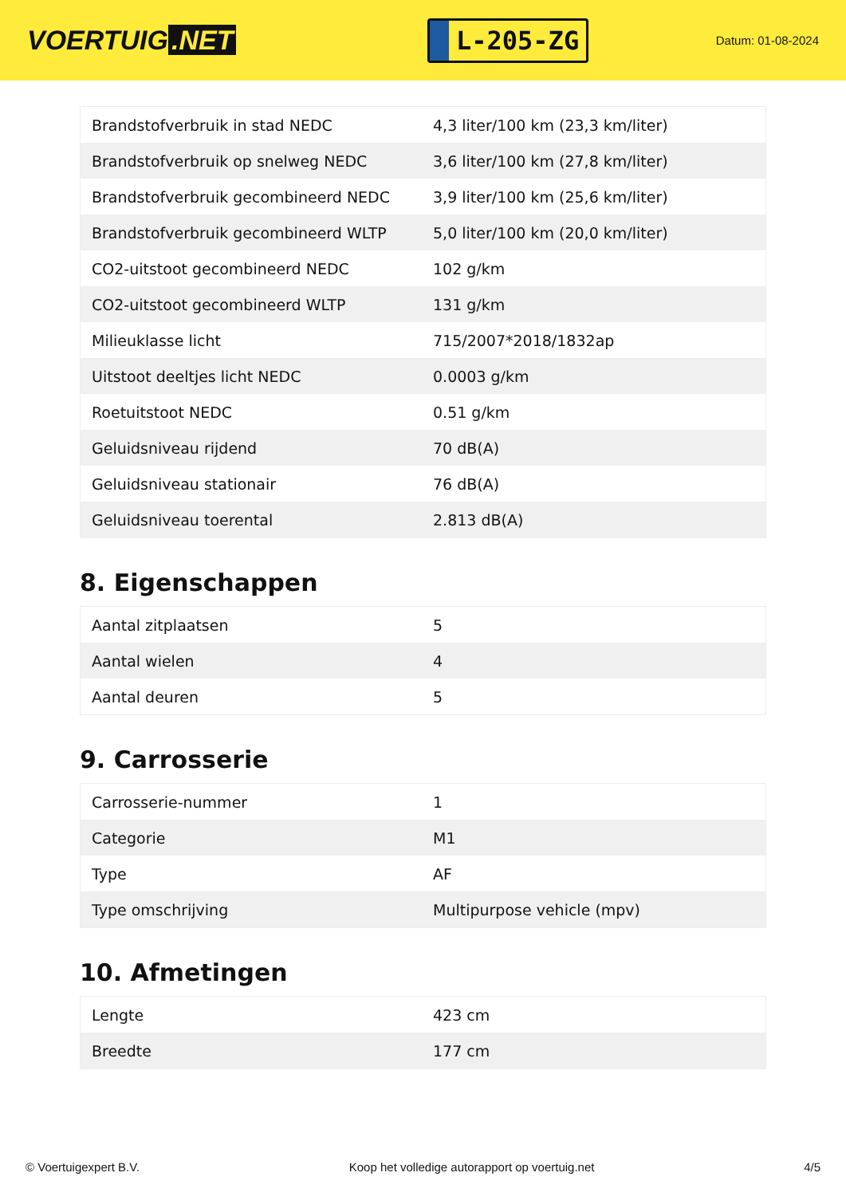VOERTUIG.NET
L-205-ZG
Datum: 01-08-2024
| Brandstofverbruik in stad NEDC | 4,3 liter/100 km (23,3 km/liter) |
| Brandstofverbruik op snelweg NEDC | 3,6 liter/100 km (27,8 km/liter) |
| Brandstofverbruik gecombineerd NEDC | 3,9 liter/100 km (25,6 km/liter) |
| Brandstofverbruik gecombineerd WLTP | 5,0 liter/100 km (20,0 km/liter) |
| CO2-uitstoot gecombineerd NEDC | 102 g/km |
| CO2-uitstoot gecombineerd WLTP | 131 g/km |
| Milieuklasse licht | 715/2007*2018/1832ap |
| Uitstoot deeltjes licht NEDC | 0.0003 g/km |
| Roetuitstoot NEDC | 0.51 g/km |
| Geluidsniveau rijdend | 70 dB(A) |
| Geluidsniveau stationair | 76 dB(A) |
| Geluidsniveau toerental | 2.813 dB(A) |
8. Eigenschappen
| Aantal zitplaatsen | 5 |
| Aantal wielen | 4 |
| Aantal deuren | 5 |
9. Carrosserie
| Carrosserie-nummer | 1 |
| Categorie | M1 |
| Type | AF |
| Type omschrijving | Multipurpose vehicle (mpv) |
10. Afmetingen
| Lengte | 423 cm |
| Breedte | 177 cm |
© Voertuigexpert B.V. Koop het volledige autorapport op voertuig.net 4/5